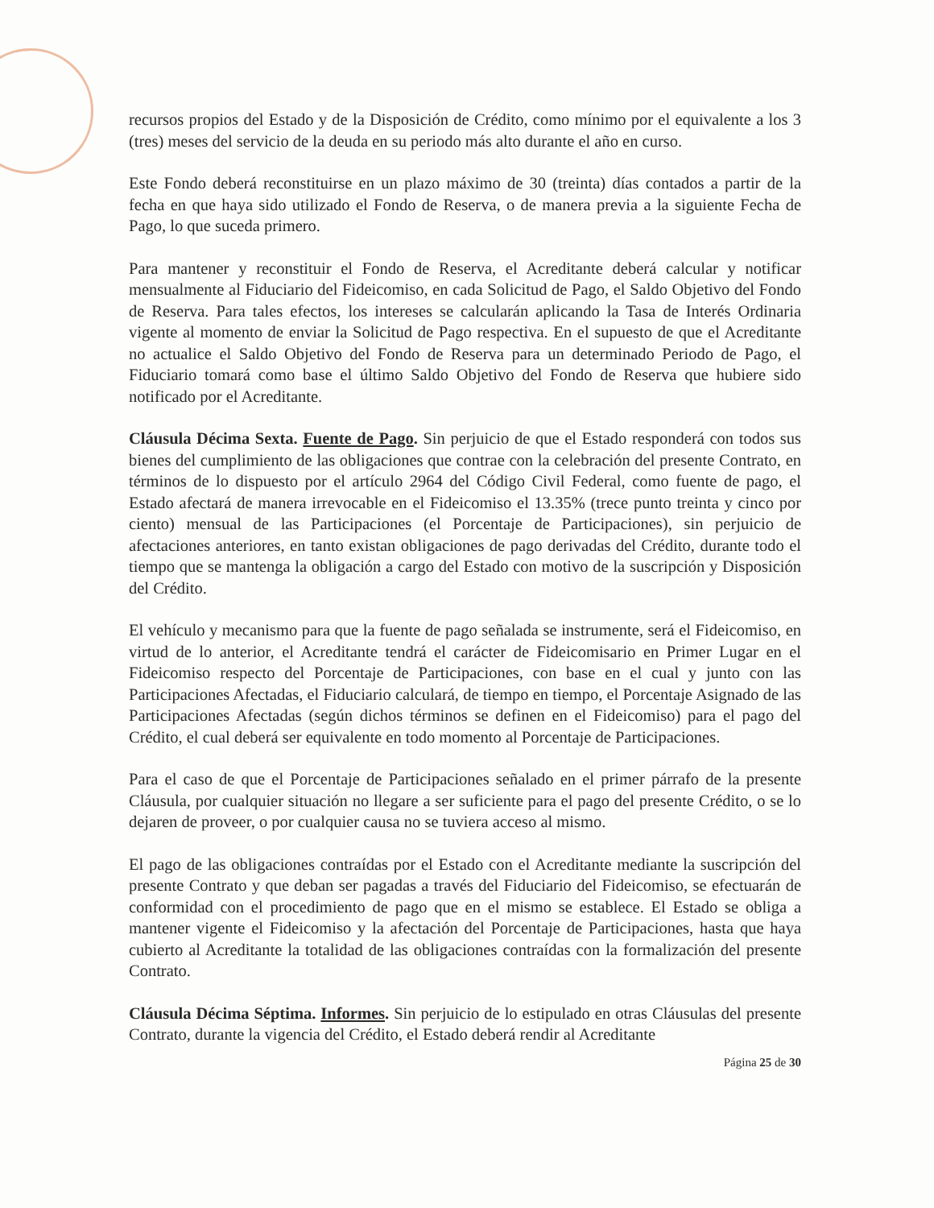recursos propios del Estado y de la Disposición de Crédito, como mínimo por el equivalente a los 3 (tres) meses del servicio de la deuda en su periodo más alto durante el año en curso.
Este Fondo deberá reconstituirse en un plazo máximo de 30 (treinta) días contados a partir de la fecha en que haya sido utilizado el Fondo de Reserva, o de manera previa a la siguiente Fecha de Pago, lo que suceda primero.
Para mantener y reconstituir el Fondo de Reserva, el Acreditante deberá calcular y notificar mensualmente al Fiduciario del Fideicomiso, en cada Solicitud de Pago, el Saldo Objetivo del Fondo de Reserva. Para tales efectos, los intereses se calcularán aplicando la Tasa de Interés Ordinaria vigente al momento de enviar la Solicitud de Pago respectiva. En el supuesto de que el Acreditante no actualice el Saldo Objetivo del Fondo de Reserva para un determinado Periodo de Pago, el Fiduciario tomará como base el último Saldo Objetivo del Fondo de Reserva que hubiere sido notificado por el Acreditante.
Cláusula Décima Sexta. Fuente de Pago. Sin perjuicio de que el Estado responderá con todos sus bienes del cumplimiento de las obligaciones que contrae con la celebración del presente Contrato, en términos de lo dispuesto por el artículo 2964 del Código Civil Federal, como fuente de pago, el Estado afectará de manera irrevocable en el Fideicomiso el 13.35% (trece punto treinta y cinco por ciento) mensual de las Participaciones (el Porcentaje de Participaciones), sin perjuicio de afectaciones anteriores, en tanto existan obligaciones de pago derivadas del Crédito, durante todo el tiempo que se mantenga la obligación a cargo del Estado con motivo de la suscripción y Disposición del Crédito.
El vehículo y mecanismo para que la fuente de pago señalada se instrumente, será el Fideicomiso, en virtud de lo anterior, el Acreditante tendrá el carácter de Fideicomisario en Primer Lugar en el Fideicomiso respecto del Porcentaje de Participaciones, con base en el cual y junto con las Participaciones Afectadas, el Fiduciario calculará, de tiempo en tiempo, el Porcentaje Asignado de las Participaciones Afectadas (según dichos términos se definen en el Fideicomiso) para el pago del Crédito, el cual deberá ser equivalente en todo momento al Porcentaje de Participaciones.
Para el caso de que el Porcentaje de Participaciones señalado en el primer párrafo de la presente Cláusula, por cualquier situación no llegare a ser suficiente para el pago del presente Crédito, o se lo dejaren de proveer, o por cualquier causa no se tuviera acceso al mismo.
El pago de las obligaciones contraídas por el Estado con el Acreditante mediante la suscripción del presente Contrato y que deban ser pagadas a través del Fiduciario del Fideicomiso, se efectuarán de conformidad con el procedimiento de pago que en el mismo se establece. El Estado se obliga a mantener vigente el Fideicomiso y la afectación del Porcentaje de Participaciones, hasta que haya cubierto al Acreditante la totalidad de las obligaciones contraídas con la formalización del presente Contrato.
Cláusula Décima Séptima. Informes. Sin perjuicio de lo estipulado en otras Cláusulas del presente Contrato, durante la vigencia del Crédito, el Estado deberá rendir al Acreditante
Página 25 de 30